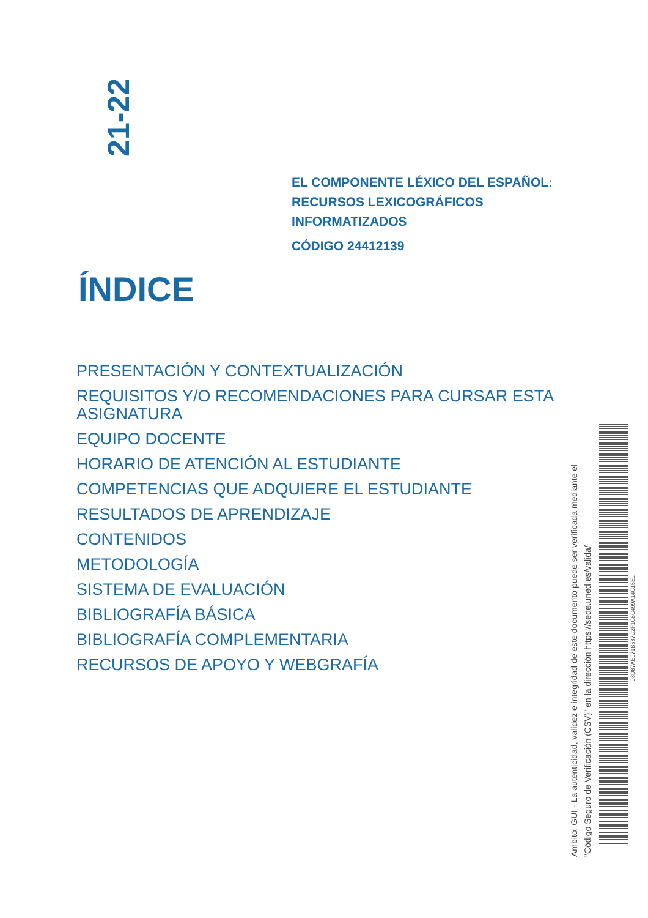21-22
EL COMPONENTE LÉXICO DEL ESPAÑOL:
RECURSOS LEXICOGRÁFICOS
INFORMATIZADOS
CÓDIGO 24412139
ÍNDICE
PRESENTACIÓN Y CONTEXTUALIZACIÓN
REQUISITOS Y/O RECOMENDACIONES PARA CURSAR ESTA ASIGNATURA
EQUIPO DOCENTE
HORARIO DE ATENCIÓN AL ESTUDIANTE
COMPETENCIAS QUE ADQUIERE EL ESTUDIANTE
RESULTADOS DE APRENDIZAJE
CONTENIDOS
METODOLOGÍA
SISTEMA DE EVALUACIÓN
BIBLIOGRAFÍA BÁSICA
BIBLIOGRAFÍA COMPLEMENTARIA
RECURSOS DE APOYO Y WEBGRAFÍA
Ámbito: GUI - La autenticidad, validez e integridad de este documento puede ser verificada mediante el
"Código Seguro de Verificación (CSV)" en la dirección https://sede.uned.es/valida/
93D87AE971B587C2F1C6C499A14C15E1